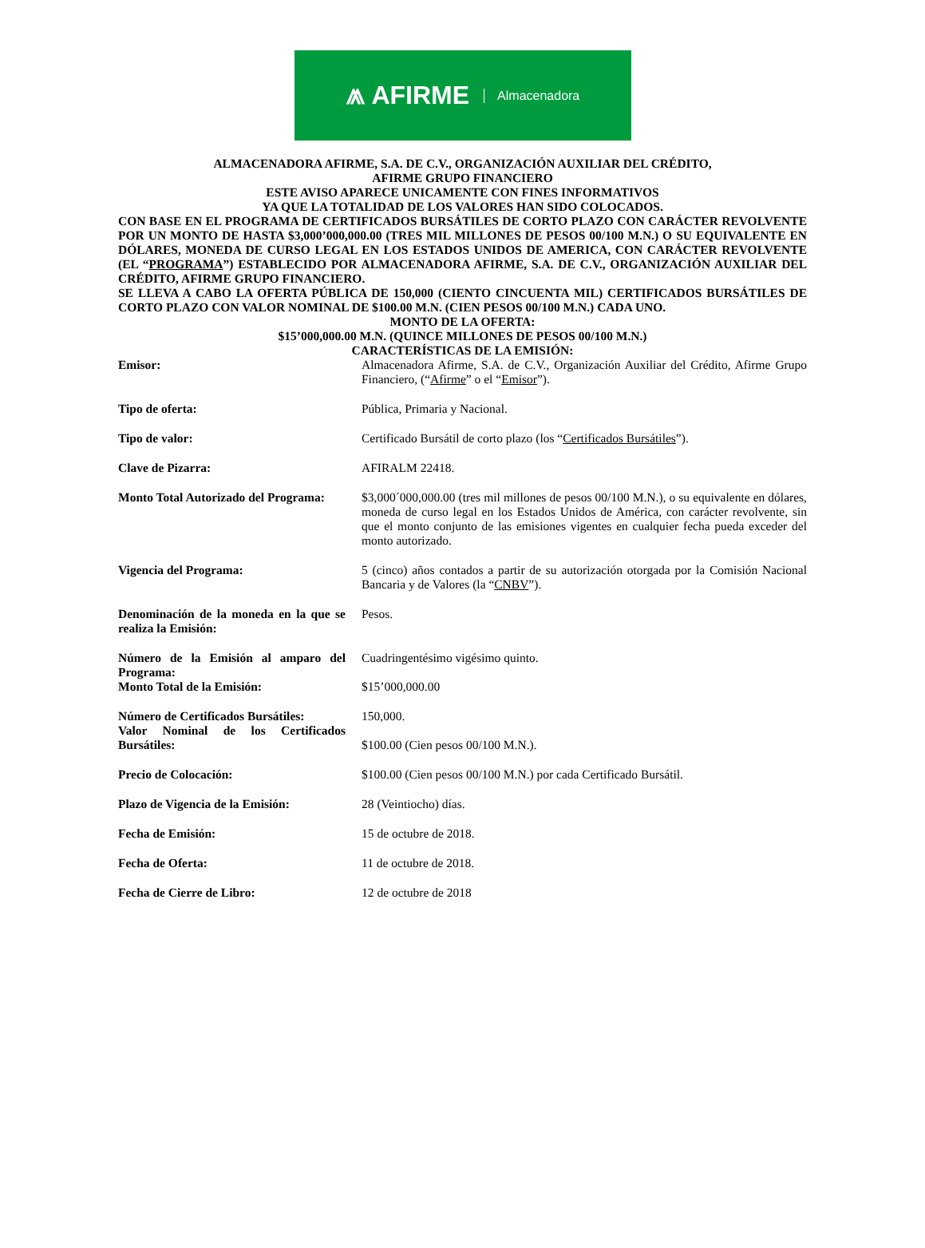⩕ AFIRME Almacenadora
ALMACENADORA AFIRME, S.A. DE C.V., ORGANIZACIÓN AUXILIAR DEL CRÉDITO,
AFIRME GRUPO FINANCIERO
ESTE AVISO APARECE UNICAMENTE CON FINES INFORMATIVOS
YA QUE LA TOTALIDAD DE LOS VALORES HAN SIDO COLOCADOS.
CON BASE EN EL PROGRAMA DE CERTIFICADOS BURSÁTILES DE CORTO PLAZO CON CARÁCTER REVOLVENTE POR UN MONTO DE HASTA $3,000’000,000.00 (TRES MIL MILLONES DE PESOS 00/100 M.N.) O SU EQUIVALENTE EN DÓLARES, MONEDA DE CURSO LEGAL EN LOS ESTADOS UNIDOS DE AMERICA, CON CARÁCTER REVOLVENTE (EL “PROGRAMA”) ESTABLECIDO POR ALMACENADORA AFIRME, S.A. DE C.V., ORGANIZACIÓN AUXILIAR DEL CRÉDITO, AFIRME GRUPO FINANCIERO.
SE LLEVA A CABO LA OFERTA PÚBLICA DE 150,000 (CIENTO CINCUENTA MIL) CERTIFICADOS BURSÁTILES DE CORTO PLAZO CON VALOR NOMINAL DE $100.00 M.N. (CIEN PESOS 00/100 M.N.) CADA UNO.
MONTO DE LA OFERTA:
$15’000,000.00 M.N. (QUINCE MILLONES DE PESOS 00/100 M.N.)
CARACTERÍSTICAS DE LA EMISIÓN:
| Emisor: | Almacenadora Afirme, S.A. de C.V., Organización Auxiliar del Crédito, Afirme Grupo Financiero, (“ Afirme ” o el “ Emisor ”). |
| Tipo de oferta: | Pública, Primaria y Nacional. |
| Tipo de valor: | Certificado Bursátil de corto plazo (los “ Certificados Bursátiles ”). |
| Clave de Pizarra: | AFIRALM 22418. |
| Monto Total Autorizado del Programa: | $3,000´000,000.00 (tres mil millones de pesos 00/100 M.N.), o su equivalente en dólares, moneda de curso legal en los Estados Unidos de América, con carácter revolvente, sin que el monto conjunto de las emisiones vigentes en cualquier fecha pueda exceder del monto autorizado. |
| Vigencia del Programa: | 5 (cinco) años contados a partir de su autorización otorgada por la Comisión Nacional Bancaria y de Valores (la “ CNBV ”). |
| Denominación de la moneda en la que se realiza la Emisión: | Pesos. |
| Número de la Emisión al amparo del Programa: | Cuadringentésimo vigésimo quinto. |
| Monto Total de la Emisión: | $15’000,000.00 |
| Número de Certificados Bursátiles: | 150,000. |
| Valor Nominal de los Certificados Bursátiles: | $100.00 (Cien pesos 00/100 M.N.). |
| Precio de Colocación: | $100.00 (Cien pesos 00/100 M.N.) por cada Certificado Bursátil. |
| Plazo de Vigencia de la Emisión: | 28 (Veintiocho) días. |
| Fecha de Emisión: | 15 de octubre de 2018. |
| Fecha de Oferta: | 11 de octubre de 2018. |
| Fecha de Cierre de Libro: | 12 de octubre de 2018 |